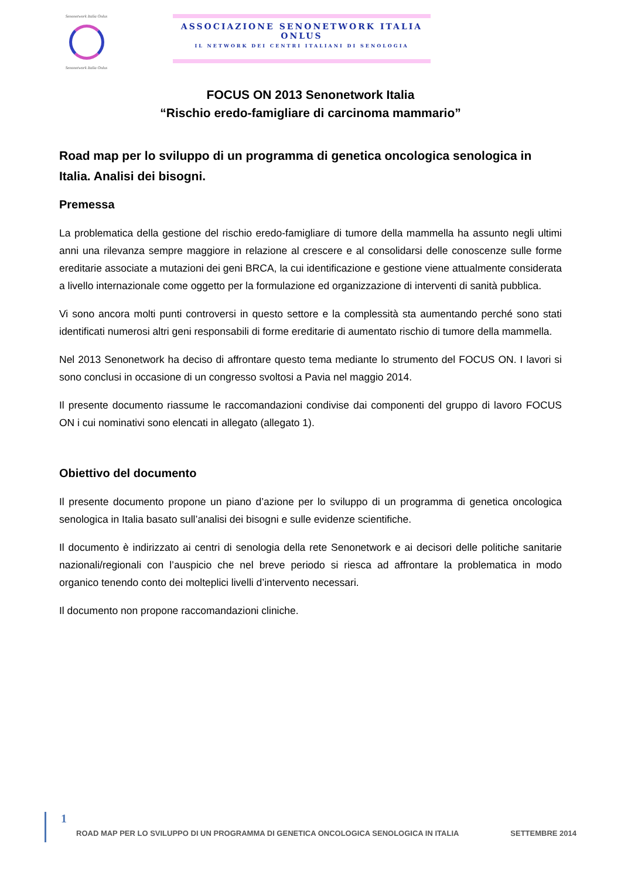Senonetwork Italia Onlus
Senonetwork Italia Onlus
ASSOCIAZIONE SENONETWORK ITALIA ONLUS
IL NETWORK DEI CENTRI ITALIANI DI SENOLOGIA
FOCUS ON 2013 Senonetwork Italia
“Rischio eredo-famigliare di carcinoma mammario”
Road map per lo sviluppo di un programma di genetica oncologica senologica in Italia. Analisi dei bisogni.
Premessa
La problematica della gestione del rischio eredo-famigliare di tumore della mammella ha assunto negli ultimi anni una rilevanza sempre maggiore in relazione al crescere e al consolidarsi delle conoscenze sulle forme ereditarie associate a mutazioni dei geni BRCA, la cui identificazione e gestione viene attualmente considerata a livello internazionale come oggetto per la formulazione ed organizzazione di interventi di sanità pubblica.
Vi sono ancora molti punti controversi in questo settore e la complessità sta aumentando perché sono stati identificati numerosi altri geni responsabili di forme ereditarie di aumentato rischio di tumore della mammella.
Nel 2013 Senonetwork ha deciso di affrontare questo tema mediante lo strumento del FOCUS ON. I lavori si sono conclusi in occasione di un congresso svoltosi a Pavia nel maggio 2014.
Il presente documento riassume le raccomandazioni condivise dai componenti del gruppo di lavoro FOCUS ON i cui nominativi sono elencati in allegato (allegato 1).
Obiettivo del documento
Il presente documento propone un piano d’azione per lo sviluppo di un programma di genetica oncologica senologica in Italia basato sull’analisi dei bisogni e sulle evidenze scientifiche.
Il documento è indirizzato ai centri di senologia della rete Senonetwork e ai decisori delle politiche sanitarie nazionali/regionali con l’auspicio che nel breve periodo si riesca ad affrontare la problematica in modo organico tenendo conto dei molteplici livelli d’intervento necessari.
Il documento non propone raccomandazioni cliniche.
1
ROAD MAP PER LO SVILUPPO DI UN PROGRAMMA DI GENETICA ONCOLOGICA SENOLOGICA IN ITALIA SETTEMBRE 2014